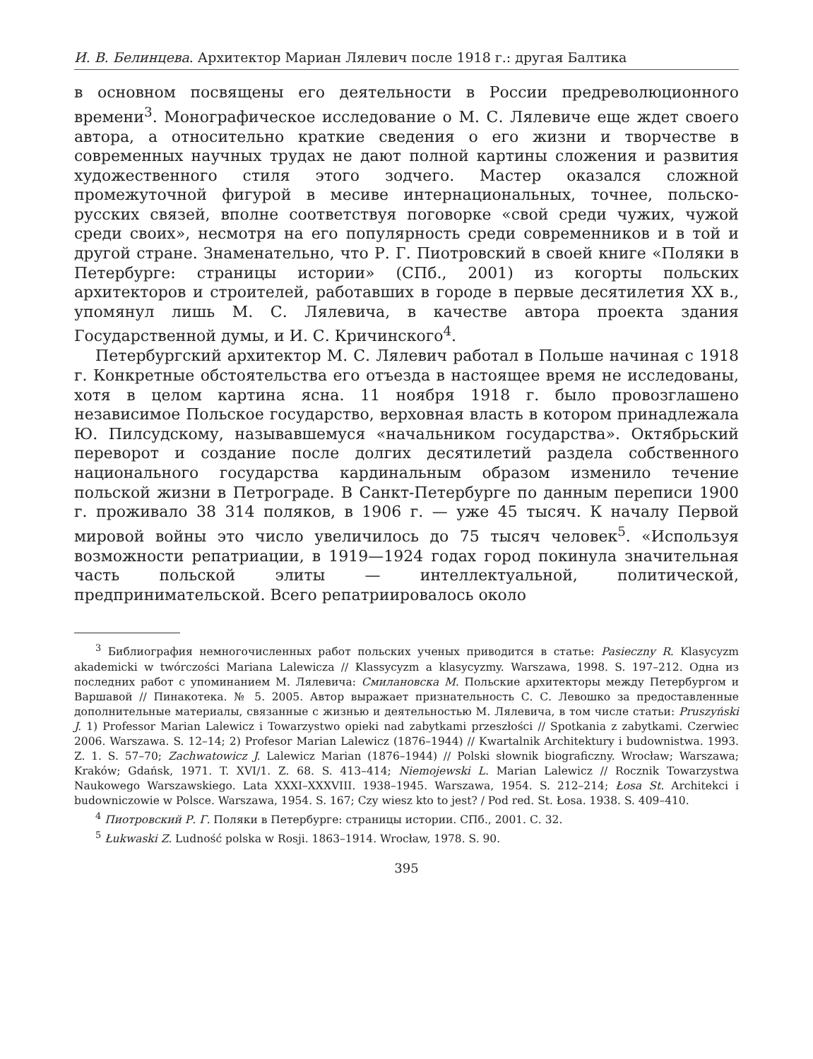И. В. Белинцева. Архитектор Мариан Лялевич после 1918 г.: другая Балтика
в основном посвящены его деятельности в России предреволюционного времени<sup>3</sup>. Монографическое исследование о М. С. Лялевиче еще ждет своего автора, а относительно краткие сведения о его жизни и творчестве в современных научных трудах не дают полной картины сложения и развития художественного стиля этого зодчего. Мастер оказался сложной промежуточной фигурой в месиве интернациональных, точнее, польско-русских связей, вполне соответствуя поговорке «свой среди чужих, чужой среди своих», несмотря на его популярность среди современников и в той и другой стране. Знаменательно, что Р. Г. Пиотровский в своей книге «Поляки в Петербурге: страницы истории» (СПб., 2001) из когорты польских архитекторов и строителей, работавших в городе в первые десятилетия XX в., упомянул лишь М. С. Лялевича, в качестве автора проекта здания Государственной думы, и И. С. Кричинского<sup>4</sup>.
Петербургский архитектор М. С. Лялевич работал в Польше начиная с 1918 г. Конкретные обстоятельства его отъезда в настоящее время не исследованы, хотя в целом картина ясна. 11 ноября 1918 г. было провозглашено независимое Польское государство, верховная власть в котором принадлежала Ю. Пилсудскому, называвшемуся «начальником государства». Октябрьский переворот и создание после долгих десятилетий раздела собственного национального государства кардинальным образом изменило течение польской жизни в Петрограде. В Санкт-Петербурге по данным переписи 1900 г. проживало 38 314 поляков, в 1906 г. — уже 45 тысяч. К началу Первой мировой войны это число увеличилось до 75 тысяч человек<sup>5</sup>. «Используя возможности репатриации, в 1919—1924 годах город покинула значительная часть польской элиты — интеллектуальной, политической, предпринимательской. Всего репатриировалось около
<sup>3</sup> Библиография немногочисленных работ польских ученых приводится в статье: Pasieczny R. Klasycyzm akademicki w twórczości Mariana Lalewicza // Klassycyzm a klasycyzmy. Warszawa, 1998. S. 197–212. Одна из последних работ с упоминанием М. Лялевича: Смилановска М. Польские архитекторы между Петербургом и Варшавой // Пинакотека. № 5. 2005. Автор выражает признательность С. С. Левошко за предоставленные дополнительные материалы, связанные с жизнью и деятельностью М. Лялевича, в том числе статьи: Pruszyński J. 1) Professor Marian Lalewicz i Towarzystwo opieki nad zabytkami przeszłości // Spotkania z zabytkami. Czerwiec 2006. Warszawa. S. 12–14; 2) Profesor Marian Lalewicz (1876–1944) // Kwartalnik Architektury i budownistwa. 1993. Z. 1. S. 57–70; Zachwatowicz J. Lalewicz Marian (1876–1944) // Polski słownik biograficzny. Wrocław; Warszawa; Kraków; Gdańsk, 1971. T. XVI/1. Z. 68. S. 413–414; Niemojewski L. Marian Lalewicz // Rocznik Towarzystwa Naukowego Warszawskiego. Lata XXXI–XXXVIII. 1938–1945. Warszawa, 1954. S. 212–214; Łosa St. Architekci i budowniczowie w Polsce. Warszawa, 1954. S. 167; Czy wiesz kto to jest? / Pod red. St. Łosa. 1938. S. 409–410.
<sup>4</sup> Пиотровский Р. Г. Поляки в Петербурге: страницы истории. СПб., 2001. С. 32.
<sup>5</sup> Łukwaski Z. Ludność polska w Rosji. 1863–1914. Wrocław, 1978. S. 90.
395